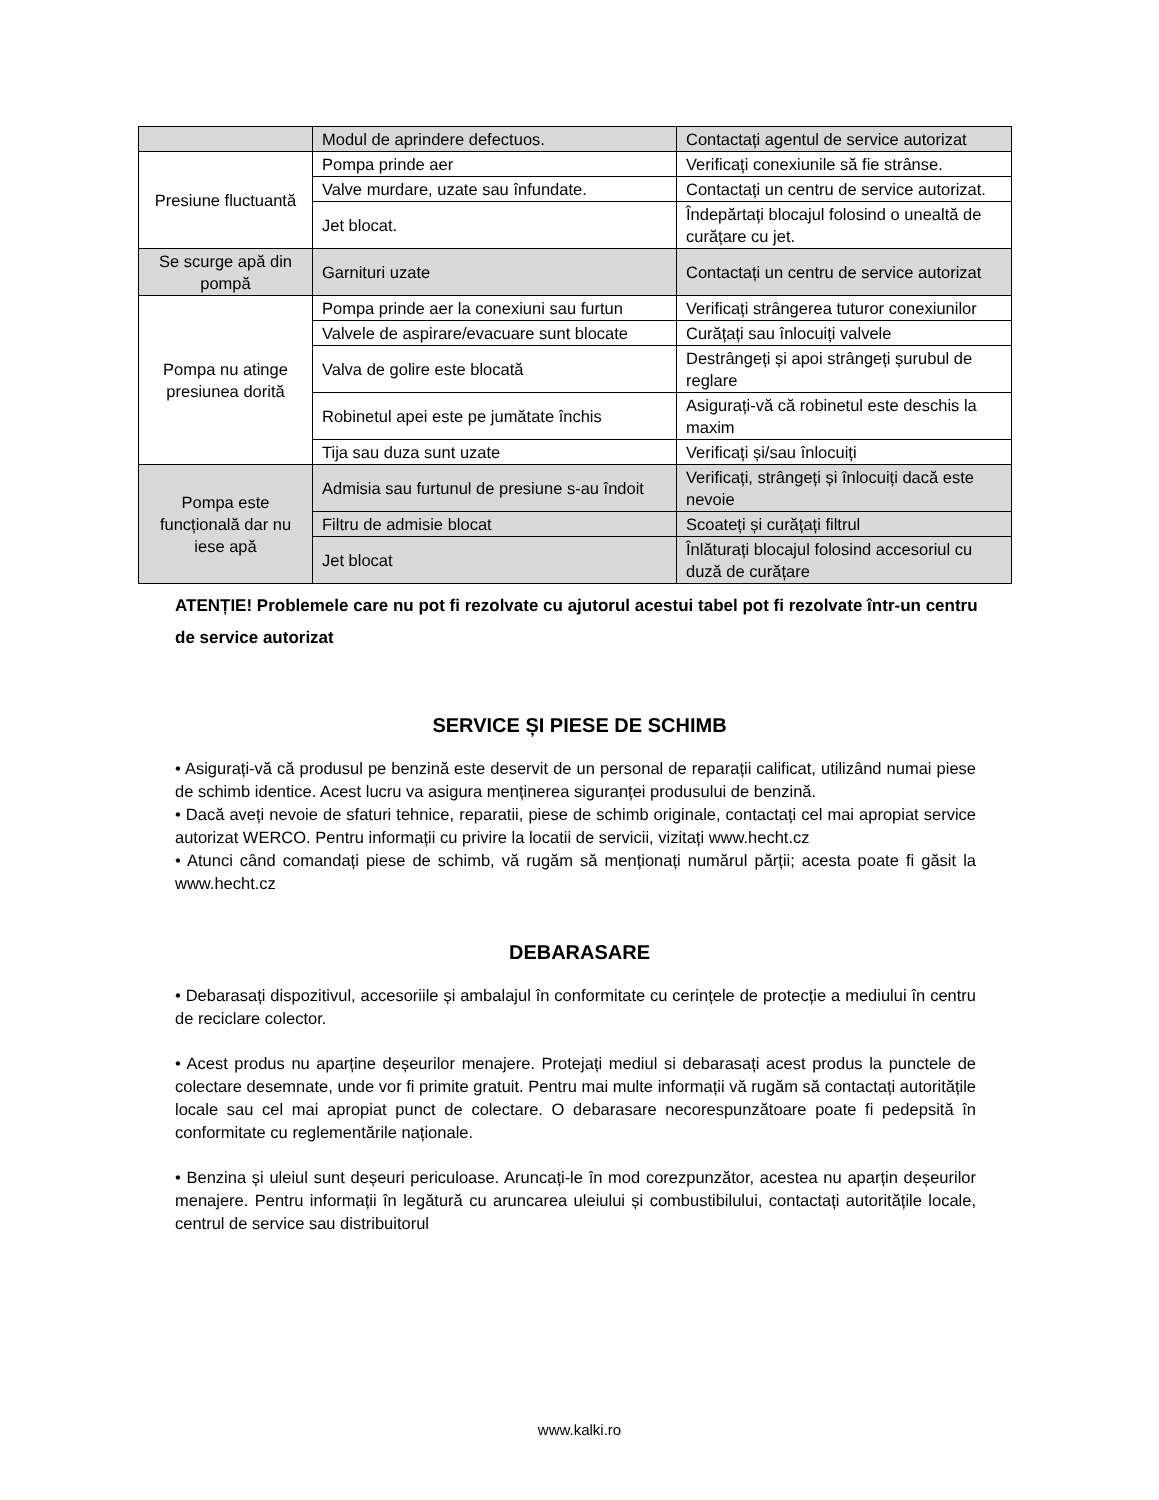| | Modul de aprindere defectuos. | Contactați agentul de service autorizat |
| Presiune fluctuantă | Pompa prinde aer | Verificați conexiunile să fie strânse. |
| | Valve murdare, uzate sau înfundate. | Contactați un centru de service autorizat. |
| | Jet blocat. | Îndepărtați blocajul folosind o unealtă de curățare cu jet. |
| Se scurge apă din pompă | Garnituri uzate | Contactați un centru de service autorizat |
| Pompa nu atinge presiunea dorită | Pompa prinde aer la conexiuni sau furtun | Verificați strângerea tuturor conexiunilor |
| | Valvele de aspirare/evacuare sunt blocate | Curățați sau înlocuiți valvele |
| | Valva de golire este blocată | Destrângeți și apoi strângeți șurubul de reglare |
| | Robinetul apei este pe jumătate închis | Asigurați-vă că robinetul este deschis la maxim |
| | Tija sau duza sunt uzate | Verificați și/sau înlocuiți |
| Pompa este funcțională dar nu iese apă | Admisia sau furtunul de presiune s-au îndoit | Verificați, strângeți și înlocuiți dacă este nevoie |
| | Filtru de admisie blocat | Scoateți și curățați filtrul |
| | Jet blocat | Înlăturați blocajul folosind accesoriul cu duză de curățare |
ATENȚIE! Problemele care nu pot fi rezolvate cu ajutorul acestui tabel pot fi rezolvate într-un centru de service autorizat
SERVICE ȘI PIESE DE SCHIMB
• Asigurați-vă că produsul pe benzină este deservit de un personal de reparații calificat, utilizând numai piese de schimb identice. Acest lucru va asigura menținerea siguranței produsului de benzină.
• Dacă aveți nevoie de sfaturi tehnice, reparatii, piese de schimb originale, contactați cel mai apropiat service autorizat WERCO. Pentru informații cu privire la locatii de servicii, vizitați www.hecht.cz
• Atunci când comandați piese de schimb, vă rugăm să menționați numărul părții; acesta poate fi găsit la www.hecht.cz
DEBARASARE
• Debarasați dispozitivul, accesoriile și ambalajul în conformitate cu cerințele de protecție a mediului în centru de reciclare colector.
• Acest produs nu aparține deșeurilor menajere. Protejați mediul si debarasați acest produs la punctele de colectare desemnate, unde vor fi primite gratuit. Pentru mai multe informații vă rugăm să contactați autoritățile locale sau cel mai apropiat punct de colectare. O debarasare necorespunzătoare poate fi pedepsită în conformitate cu reglementările naționale.
• Benzina și uleiul sunt deșeuri periculoase. Aruncați-le în mod corezpunzător, acestea nu aparțin deșeurilor menajere. Pentru informații în legătură cu aruncarea uleiului și combustibilului, contactați autoritățile locale, centrul de service sau distribuitorul
www.kalki.ro